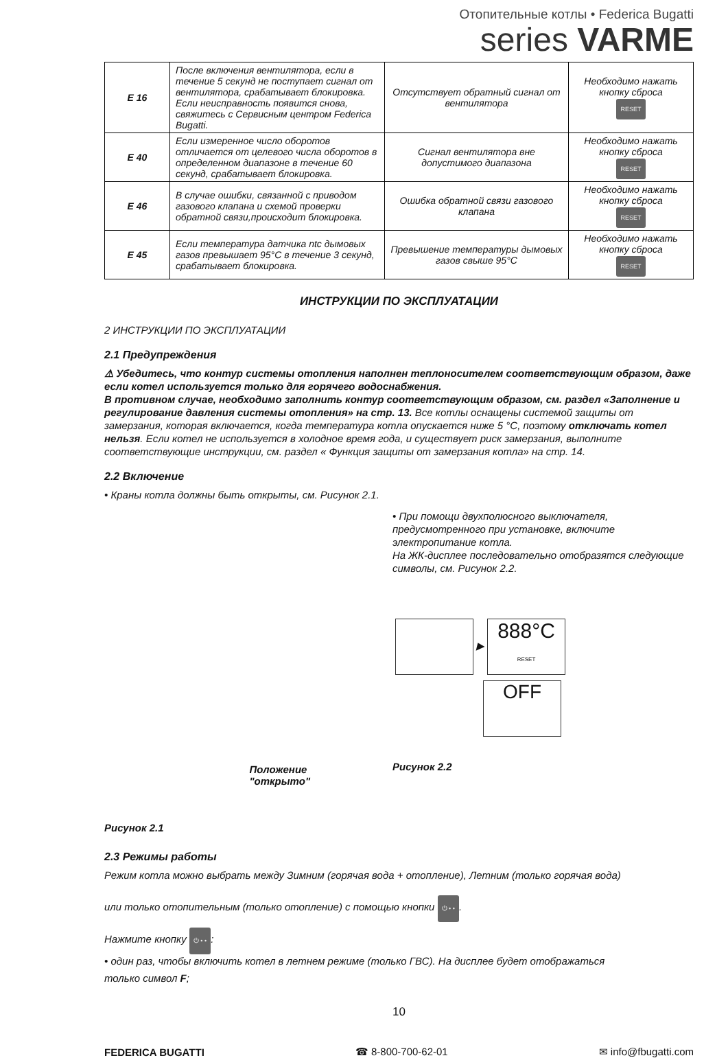Отопительные котлы • Federica Bugatti
series VARME
| E 16 | После включения вентилятора, если в течение 5 секунд не поступает сигнал от вентилятора, срабатывает блокировка. Если неисправность появится снова, свяжитесь с Сервисным центром Federica Bugatti. | Отсутствует обратный сигнал от вентилятора | Необходимо нажать кнопку сброса RESET |
| E 40 | Если измеренное число оборотов отличается от целевого числа оборотов в определенном диапазоне в течение 60 секунд, срабатывает блокировка. | Сигнал вентилятора вне допустимого диапазона | Необходимо нажать кнопку сброса RESET |
| E 46 | В случае ошибки, связанной с приводом газового клапана и схемой проверки обратной связи,происходит блокировка. | Ошибка обратной связи газового клапана | Необходимо нажать кнопку сброса RESET |
| E 45 | Если температура датчика ntc дымовых газов превышает 95°С в течение 3 секунд, срабатывает блокировка. | Превышение температуры дымовых газов свыше 95°С | Необходимо нажать кнопку сброса RESET |
ИНСТРУКЦИИ ПО ЭКСПЛУАТАЦИИ
2 ИНСТРУКЦИИ ПО ЭКСПЛУАТАЦИИ
2.1 Предупреждения
⚠ Убедитесь, что контур системы отопления наполнен теплоносителем соответствующим образом, даже если котел используется только для горячего водоснабжения.
В противном случае, необходимо заполнить контур соответствующим образом, см. раздел «Заполнение и регулирование давления системы отопления» на стр. 13. Все котлы оснащены системой защиты от замерзания, которая включается, когда температура котла опускается ниже 5 °С, поэтому отключать котел нельзя. Если котел не используется в холодное время года, и существует риск замерзания, выполните соответствующие инструкции, см. раздел « Функция защиты от замерзания котла» на стр. 14.
2.2 Включение
• Краны котла должны быть открыты, см. Рисунок 2.1.
Положение
"открыто"
Рисунок 2.1
• При помощи двухполюсного выключателя, предусмотренного при установке, включите электропитание котла.
На ЖК-дисплее последовательно отобразятся следующие символы, см. Рисунок 2.2.
▶ 888°C
RESET
OFF
Рисунок 2.2
2.3 Режимы работы
Режим котла можно выбрать между Зимним (горячая вода + отопление), Летним (только горячая вода)
или только отопительным (только отопление) с помощью кнопки ⏻ • •.
Нажмите кнопку ⏻ • •:
• один раз, чтобы включить котел в летнем режиме (только ГВС). На дисплее будет отображаться
только символ F;
10
FEDERICA BUGATTI ☎ 8-800-700-62-01 ✉ info@fbugatti.com